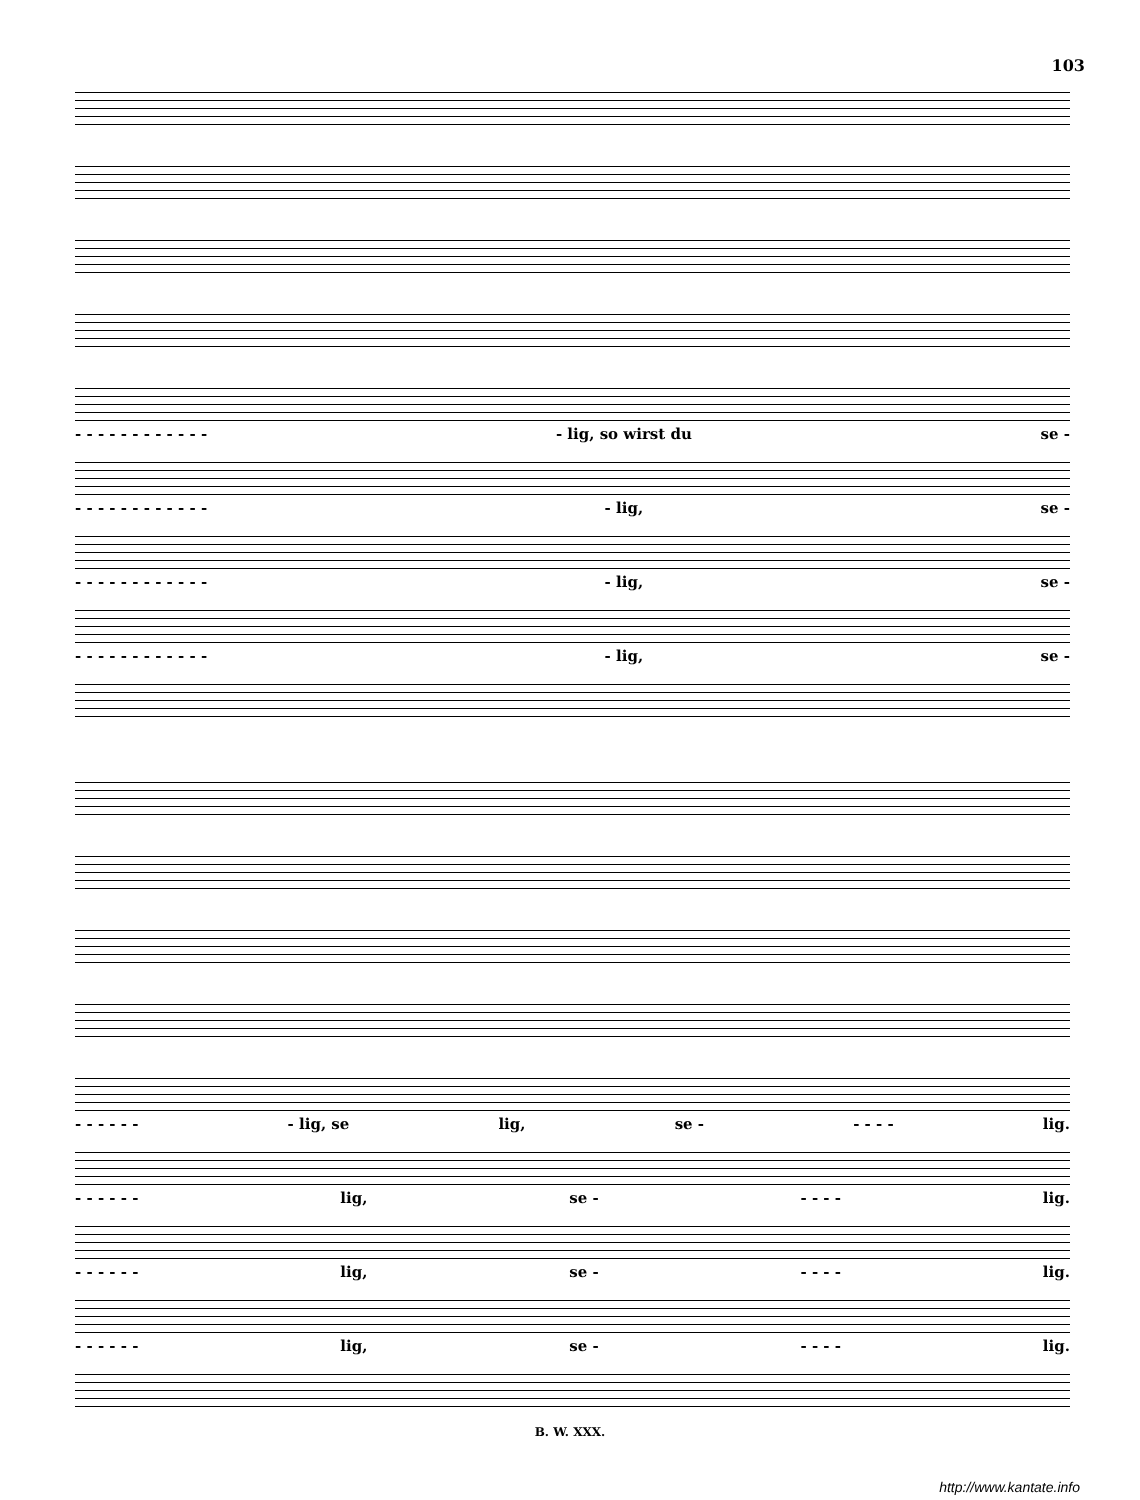103
- - - - - - - - - - - - - lig, so wirst du se -
- - - - - - - - - - - - - lig, se -
- - - - - - - - - - - - - lig, se -
- - - - - - - - - - - - - lig, se -
- - - - - - - lig, se lig, se - - - - - lig.
- - - - - - lig, se - - - - - lig.
- - - - - - lig, se - - - - - lig.
- - - - - - lig, se - - - - - lig.
B. W. XXX.
http://www.kantate.info